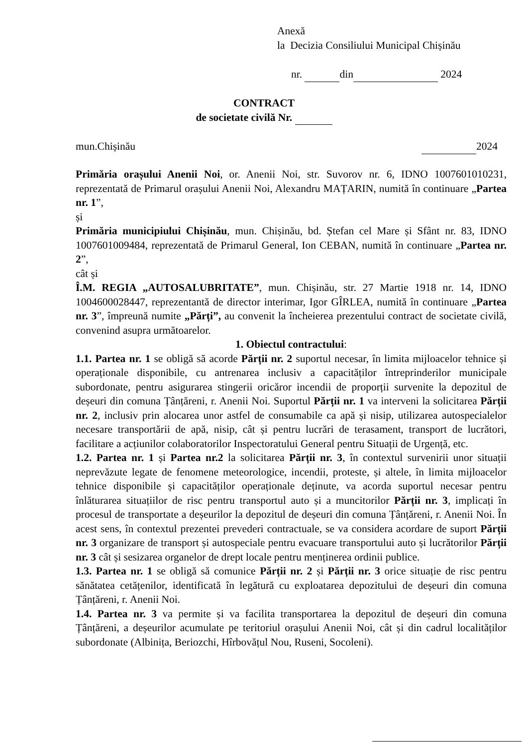Anexă
la Decizia Consiliului Municipal Chișinău
nr. din 2024
CONTRACT
de societate civilă Nr.
mun.Chișinău 2024
Primăria orașului Anenii Noi, or. Anenii Noi, str. Suvorov nr. 6, IDNO 1007601010231, reprezentată de Primarul orașului Anenii Noi, Alexandru MAȚARIN, numită în continuare „Partea nr. 1”,
și
Primăria municipiului Chișinău, mun. Chișinău, bd. Ștefan cel Mare și Sfânt nr. 83, IDNO 1007601009484, reprezentată de Primarul General, Ion CEBAN, numită în continuare „Partea nr. 2”,
cât și
Î.M. REGIA „AUTOSALUBRITATE”, mun. Chișinău, str. 27 Martie 1918 nr. 14, IDNO 1004600028447, reprezentantă de director interimar, Igor GÎRLEA, numită în continuare „Partea nr. 3”, împreună numite „Părți”, au convenit la încheierea prezentului contract de societate civilă, convenind asupra următoarelor.
1. Obiectul contractului:
1.1. Partea nr. 1 se obligă să acorde Părții nr. 2 suportul necesar, în limita mijloacelor tehnice și operaționale disponibile, cu antrenarea inclusiv a capacităților întreprinderilor municipale subordonate, pentru asigurarea stingerii oricăror incendii de proporții survenite la depozitul de deșeuri din comuna Țânțăreni, r. Anenii Noi. Suportul Părții nr. 1 va interveni la solicitarea Părții nr. 2, inclusiv prin alocarea unor astfel de consumabile ca apă și nisip, utilizarea autospecialelor necesare transportării de apă, nisip, cât și pentru lucrări de terasament, transport de lucrători, facilitare a acțiunilor colaboratorilor Inspectoratului General pentru Situații de Urgență, etc.
1.2. Partea nr. 1 și Partea nr.2 la solicitarea Părții nr. 3, în contextul survenirii unor situații neprevăzute legate de fenomene meteorologice, incendii, proteste, și altele, în limita mijloacelor tehnice disponibile și capacităților operaționale deținute, va acorda suportul necesar pentru înlăturarea situațiilor de risc pentru transportul auto și a muncitorilor Părții nr. 3, implicați în procesul de transportate a deșeurilor la depozitul de deșeuri din comuna Țânțăreni, r. Anenii Noi. În acest sens, în contextul prezentei prevederi contractuale, se va considera acordare de suport Părții nr. 3 organizare de transport și autospeciale pentru evacuare transportului auto și lucrătorilor Părții nr. 3 cât și sesizarea organelor de drept locale pentru menținerea ordinii publice.
1.3. Partea nr. 1 se obligă să comunice Părții nr. 2 și Părții nr. 3 orice situație de risc pentru sănătatea cetățenilor, identificată în legătură cu exploatarea depozitului de deșeuri din comuna Țânțăreni, r. Anenii Noi.
1.4. Partea nr. 3 va permite și va facilita transportarea la depozitul de deșeuri din comuna Țânțăreni, a deșeurilor acumulate pe teritoriul orașului Anenii Noi, cât și din cadrul localităților subordonate (Albinița, Beriozchi, Hîrbovățul Nou, Ruseni, Socoleni).